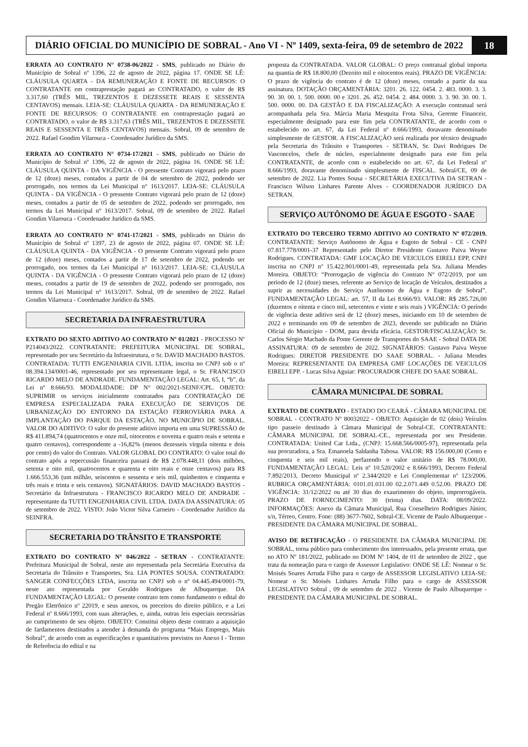DIÁRIO OFICIAL DO MUNICÍPIO DE SOBRAL - Ano VI - Nº 1409, sexta-feira, 09 de setembro de 2022
18
ERRATA AO CONTRATO N° 0738-06/2022 - SMS, publicado no Diário do Município de Sobral nº 1396, 22 de agosto de 2022, página 17. ONDE SE LÊ: CLÁUSULA QUARTA - DA REMUNERAÇÃO E FONTE DE RECURSOS: O CONTRATANTE em contraprestação pagará ao CONTRATADO, o valor de R$ 3.317,60 (TRÊS MIL, TREZENTOS E DEZESSETE REAIS E SESSENTA CENTAVOS) mensais. LEIA-SE: CLÁUSULA QUARTA - DA REMUNERAÇÃO E FONTE DE RECURSOS: O CONTRATANTE em contraprestação pagará ao CONTRATADO, o valor de R$ 3.317,63 (TRÊS MIL, TREZENTOS E DEZESSETE REAIS E SESSENTA E TRÊS CENTAVOS) mensais. Sobral, 09 de setembro de 2022. Rafael Gondim Vilarouca - Coordenador Jurídico da SMS.
ERRATA AO CONTRATO N° 0734-17/2021 - SMS, publicado no Diário do Município de Sobral nº 1396, 22 de agosto de 2022, página 16. ONDE SE LÊ: CLÁUSULA QUINTA - DA VIGÊNCIA - O pressente Contrato vigorará pelo prazo de 12 (doze) meses, contados a partir de 04 de setembro de 2022, podendo ser prorrogado, nos termos da Lei Municipal n° 1613/2017. LEIA-SE: CLÁUSULA QUINTA - DA VIGÊNCIA - O pressente Contrato vigorará pelo prazo de 12 (doze) meses, contados a partir de 05 de setembro de 2022, podendo ser prorrogado, nos termos da Lei Municipal n° 1613/2017. Sobral, 09 de setembro de 2022. Rafael Gondim Vilarouca - Coordenador Jurídico da SMS.
ERRATA AO CONTRATO N° 0741-17/2021 - SMS, publicado no Diário do Município de Sobral nº 1397, 23 de agosto de 2022, página 07. ONDE SE LÊ: CLÁUSULA QUINTA - DA VIGÊNCIA - O pressente Contrato vigorará pelo prazo de 12 (doze) meses, contados a partir de 17 de setembro de 2022, podendo ser prorrogado, nos termos da Lei Municipal n° 1613/2017. LEIA-SE: CLÁUSULA QUINTA - DA VIGÊNCIA - O pressente Contrato vigorará pelo prazo de 12 (doze) meses, contados a partir de 19 de setembro de 2022, podendo ser prorrogado, nos termos da Lei Municipal n° 1613/2017. Sobral, 09 de setembro de 2022. Rafael Gondim Vilarouca - Coordenador Jurídico da SMS.
SECRETARIA DA INFRAESTRUTURA
EXTRATO DO SEXTO ADITIVO AO CONTRATO Nº 01/2021 - PROCESSO Nº P214043/2022. CONTRATANTE: PREFEITURA MUNICIPAL DE SOBRAL, representado por seu Secretário da Infraestrutura, o Sr. DAVID MACHADO BASTOS. CONTRATADA: TUTTI ENGENHARIA CIVIL LTDA, inscrita no CNPJ sob o nº 08.394.134/0001-46, representado por seu representante legal, o Sr. FRANCISCO RICARDO MELO DE ANDRADE. FUNDAMENTAÇÃO LEGAL: Art. 65, I, “b”, da Lei nº 8.666/93. MODALIDADE: DP N° 002/2021-SEINF/CPL. OBJETO: SUPRIMIR os serviços inicialmente contratados para CONTRATAÇÃO DE EMPRESA ESPECIALIZADA PARA EXECUÇÃO DE SERVIÇOS DE URBANIZAÇÃO DO ENTORNO DA ESTAÇÃO FERROVIÁRIA PARA A IMPLANTAÇÃO DO PARQUE DA ESTAÇÃO, NO MUNICÍPIO DE SOBRAL. VALOR DO ADITIVO: O valor do presente aditivo importa em uma SUPRESSÃO de R$ 411.894,74 (quatrocentos e onze mil, oitocentos e noventa e quatro reais e setenta e quatro centavos), correspondente a -16,82% (menos dezesseis vírgula oitenta e dois por cento) do valor do Contrato. VALOR GLOBAL DO CONTRATO: O valor total do contrato após a repercussão financeira passará de R$ 2.078.448,11 (dois milhões, setenta e oito mil, quatrocentos e quarenta e oito reais e onze centavos) para R$ 1.666.553,36 (um milhão, seiscentos e sessenta e seis mil, quinhentos e cinquenta e três reais e trinta e seis centavos). SIGNATÁRIOS: DAVID MACHADO BASTOS - Secretário da Infraestrutura - FRANCISCO RICARDO MELO DE ANDRADE - representante da TUTTI ENGENHARIA CIVIL LTDA. DATA DA ASSINATURA: 05 de setembro de 2022. VISTO: João Victor Silva Carneiro - Coordenador Jurídico da SEINFRA.
SECRETARIA DO TRÂNSITO E TRANSPORTE
EXTRATO DO CONTRATO Nº 046/2022 - SETRAN - CONTRATANTE: Prefeitura Municipal de Sobral, neste ato representada pela Secretária Executiva da Secretaria do Trânsito e Transportes, Sra. LIA PONTES SOUSA. CONTRATADO: SANGER CONFECÇÕES LTDA, inscrita no CNPJ sob o nº 04.445.494/0001-79, neste ato representada por Geraldo Rodrigues de Albuquerque. DA FUNDAMENTAÇÃO LEGAL: O presente contrato tem como fundamento o edital do Pregão Eletrônico nº 22019, e seus anexos, os preceitos do direito público, e a Lei Federal nº 8.666/1993, com suas alterações, e, ainda, outras leis especiais necessárias ao cumprimento de seu objeto. OBJETO: Constitui objeto deste contrato a aquisição de fardamentos destinados a atender à demanda do programa “Mais Emprego, Mais Sobral”, de acordo com as especificações e quantitativos previstos no Anexo I - Termo de Referência do edital e na
proposta da CONTRATADA. VALOR GLOBAL: O preço contratual global importa na quantia de R$ 18.800,00 (Dezoito mil e oitocentos reais). PRAZO DE VIGÊNCIA: O prazo de vigência do contrato é de 12 (doze) meses, contado a partir da sua assinatura. DOTAÇÃO ORÇAMENTÁRIA: 3201. 26. 122. 0454. 2. 483. 0000. 3. 3. 90. 30. 00. 1. 500. 0000. 00 e 3201. 26. 452. 0454. 2. 484. 0000. 3. 3. 90. 30. 00. 1. 500. 0000. 00. DA GESTÃO E DA FISCALIZAÇÃO: A execução contratual será acompanhada pela Sra. Márcia Maria Mesquita Frota Silva, Gerente Financeir, especialmente designado para este fim pela CONTRATANTE, de acordo com o estabelecido no art. 67, da Lei Federal nº 8.666/1993, doravante denominado simplesmente de GESTOR. A FISCALIZAÇÃO será realizada por técnico designado pela Secretaria do Trânsito e Transportes - SETRAN, Sr. Davi Rodrigues De Vasconcelos, chefe de núcleo, especialmente designado para este fim pela CONTRATANTE, de acordo com o estabelecido no art. 67, da Lei Federal nº 8.666/1993, doravante denominado simplesmente de FISCAL. Sobral/CE, 09 de setembro de 2022. Lia Pontes Sousa - SECRETÁRIA EXECUTIVA DA SETRAN - Francisco Wilson Linhares Parente Alves - COORDENADOR JURÍDICO DA SETRAN.
SERVIÇO AUTÔNOMO DE ÁGUA E ESGOTO - SAAE
EXTRATO DO TERCEIRO TERMO ADITIVO AO CONTRATO Nº 072/2019. CONTRATANTE: Serviço Autônomo de Água e Esgoto de Sobral - CE - CNPJ 07.817.778/0001-37 Representado pelo Diretor Presidente Gustavo Paiva Weyne Rodrigues. CONTRATADA: GMF LOCAÇÃO DE VEICULOS EIRELI EPP, CNPJ inscrita no CNPJ nº 15.422.901/0001-49, representada pela Sra. Juliana Mendes Moreira. OBJETO: “Prorrogação de vigência do Contrato N° 072/2019, por um período de 12 (doze) meses, referente ao Serviço de locação de Veículos, destinados a suprir as necessidades do Serviço Autônomo de Água e Esgoto de Sobral”. FUNDAMENTAÇÃO LEGAL: art. 57, II da Lei 8.666/93. VALOR: R$ 285.726,00 (duzentos e oitenta e cinco mil, setecentos e vinte e seis reais ) VIGÊNCIA: O período de vigência deste aditivo será de 12 (doze) meses, iniciando em 10 de setembro de 2022 e terminando em 09 de setembro de 2023, devendo ser publicado no Diário Oficial do Município - DOM, para devida eficácia. GESTOR/FISCALIZAÇÃO: Sr. Carlos Sérgio Machado da Ponte Gerente de Transportes do SAAE - Sobral DATA DE ASSINATURA: 09 de setembro de 2022. SIGNATÁRIOS: Gustavo Paiva Weyne Rodrigues: DIRETOR PRESIDENTE DO SAAE SOBRAL. - Juliana Mendes Moreira: REPRESENTANTE DA EMPRESA GMF LOCAÇÕES DE VEICULOS EIRELI EPP. - Lucas Silva Aguiar: PROCURADOR CHEFE DO SAAE SOBRAL.
CÂMARA MUNICIPAL DE SOBRAL
EXTRATO DE CONTRATO - ESTADO DO CEARÁ - CÂMARA MUNICIPAL DE SOBRAL - CONTRATO Nº 80032022 - OBJETO: Aquisição de 02 (dois) Veículos tipo passeio destinado à Câmara Municipal de Sobral-CE. CONTRATANTE: CÂMARA MUNICIPAL DE SOBRAL-CE., representada por seu Presidente. CONTRATADA: United Car Ltda., (CNPJ: 15.668.566/0005-97), representada pela sua procuradora, a Sra. Emanoela Saldanha Tabosa. VALOR: R$ 156.000,00 (Cento e cinquenta e seis mil reais), perfazendo o valor unitário de R$ 78.000,00. FUNDAMENTAÇÃO LEGAL: Leis nº 10.520/2002 e 8.666/1993, Decreto Federal 7.892/2013, Decreto Municipal nº 2.344/2020 e Lei Complementar nº 123/2006. RUBRICA ORÇAMENTÁRIA: 0101.01.031.00 02.2.071.449 0.52.00. PRAZO DE VIGÊNCIA: 31/12/2022 ou até 30 dias do exaurimento do objeto, improrrogáveis. PRAZO DE FORNECIMENTO: 30 (trinta) dias. DATA: 08/09/2022. INFORMAÇÕES: Anexo da Câmara Municipal, Rua Conselheiro Rodrigues Júnior, s/n, Térreo, Centro. Fone: (88) 3677-7602, Sobral-CE. Vicente de Paulo Albuquerque - PRESIDENTE DA CÂMARA MUNICIPAL DE SOBRAL.
AVISO DE RETIFICAÇÃO - O PRESIDENTE DA CÂMARA MUNICIPAL DE SOBRAL, torna público para conhecimento dos interessados, pela presente errata, que no ATO Nº 181/2022, publicado no DOM Nº 1404, de 01 de setembro de 2022 , que trata da nomeação para o cargo de Assessor Legislativo: ONDE SE LÊ: Nomear o Sr. Moisés Soares Arruda Filho para o cargo de ASSESSOR LEGISLATIVO LEIA-SE: Nomear o Sr. Moisés Linhares Arruda Filho para o cargo de ASSESSOR LEGISLATIVO Sobral , 09 de setembro de 2022 . Vicente de Paulo Albuquerque - PRESIDENTE DA CÂMARA MUNICIPAL DE SOBRAL.